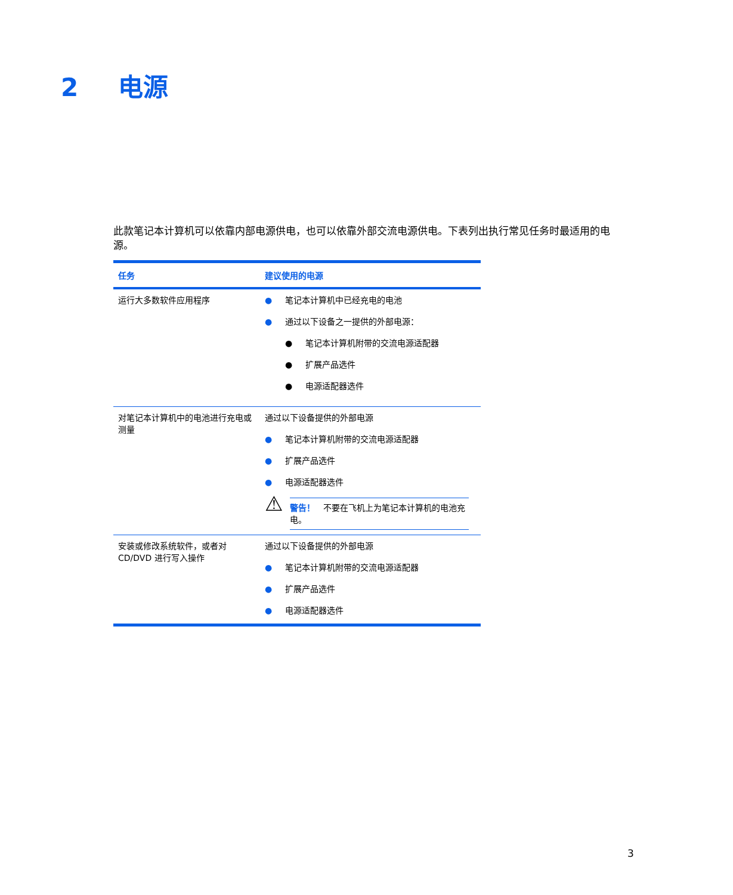2 电源
此款笔记本计算机可以依靠内部电源供电，也可以依靠外部交流电源供电。下表列出执行常见任务时最适用的电源。
| 任务 | 建议使用的电源 |
| --- | --- |
| 运行大多数软件应用程序 | ● 笔记本计算机中已经充电的电池 ● 通过以下设备之一提供的外部电源： ● 笔记本计算机附带的交流电源适配器 ● 扩展产品选件 ● 电源适配器选件 |
| 对笔记本计算机中的电池进行充电或测量 | 通过以下设备提供的外部电源 ● 笔记本计算机附带的交流电源适配器 ● 扩展产品选件 ● 电源适配器选件 ⚠ 警告！ 不要在飞机上为笔记本计算机的电池充电。 |
| 安装或修改系统软件，或者对 CD/DVD 进行写入操作 | 通过以下设备提供的外部电源 ● 笔记本计算机附带的交流电源适配器 ● 扩展产品选件 ● 电源适配器选件 |
3